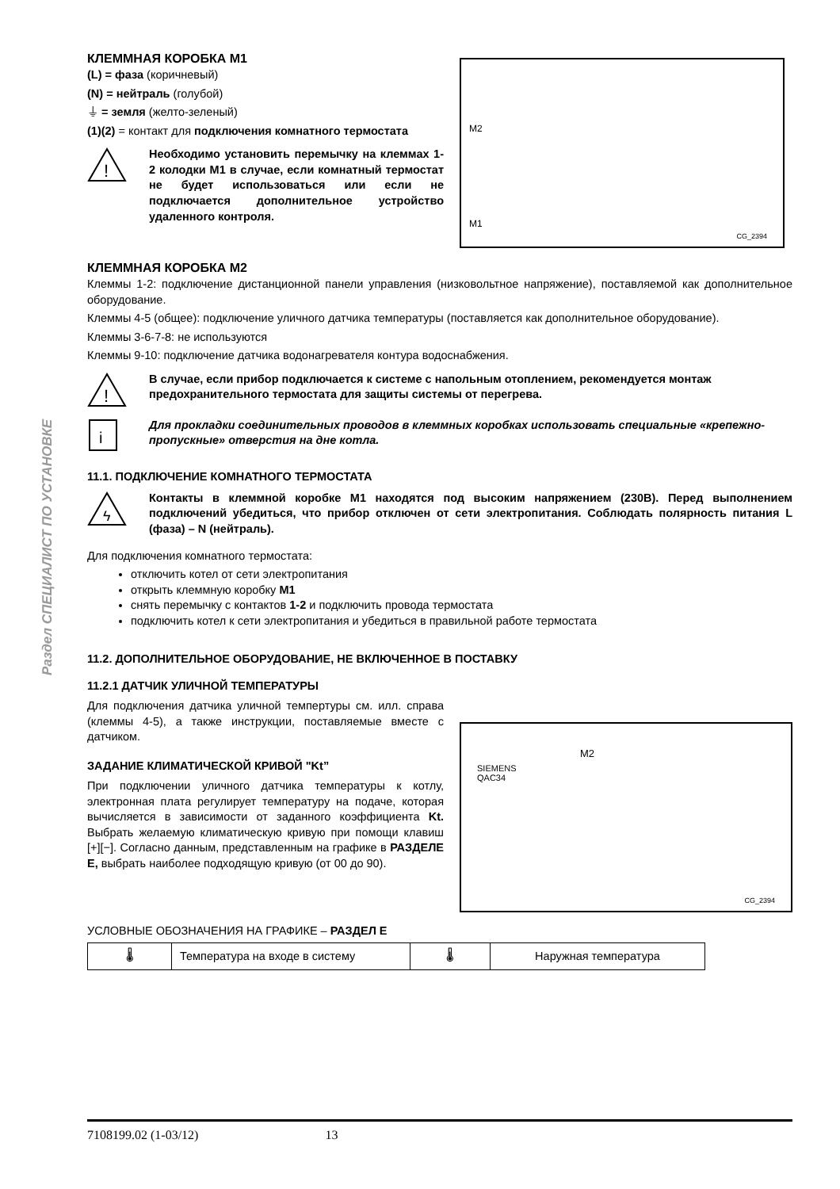Раздел СПЕЦИАЛИСТ ПО УСТАНОВКЕ
КЛЕММНАЯ КОРОБКА M1
(L) = фаза (коричневый)
(N) = нейтраль (голубой)
⏚ = земля (желто-зеленый)
(1)(2) = контакт для подключения комнатного термостата
!
Необходимо установить перемычку на клеммах 1-2 колодки M1 в случае, если комнатный термостат не будет использоваться или если не подключается дополнительное устройство удаленного контроля.
M2
M1
CG_2394
КЛЕММНАЯ КОРОБКА M2
Клеммы 1-2: подключение дистанционной панели управления (низковольтное напряжение), поставляемой как дополнительное оборудование.
Клеммы 4-5 (общее): подключение уличного датчика температуры (поставляется как дополнительное оборудование).
Клеммы 3-6-7-8: не используются
Клеммы 9-10: подключение датчика водонагревателя контура водоснабжения.
!
В случае, если прибор подключается к системе с напольным отоплением, рекомендуется монтаж предохранительного термостата для защиты системы от перегрева.
i
Для прокладки соединительных проводов в клеммных коробках использовать специальные «крепежно-пропускные» отверстия на дне котла.
11.1. ПОДКЛЮЧЕНИЕ КОМНАТНОГО ТЕРМОСТАТА
ϟ
Контакты в клеммной коробке M1 находятся под высоким напряжением (230В). Перед выполнением подключений убедиться, что прибор отключен от сети электропитания. Соблюдать полярность питания L (фаза) – N (нейтраль).
Для подключения комнатного термостата:
отключить котел от сети электропитания
открыть клеммную коробку M1
снять перемычку с контактов 1-2 и подключить провода термостата
подключить котел к сети электропитания и убедиться в правильной работе термостата
11.2. ДОПОЛНИТЕЛЬНОЕ ОБОРУДОВАНИЕ, НЕ ВКЛЮЧЕННОЕ В ПОСТАВКУ
11.2.1 ДАТЧИК УЛИЧНОЙ ТЕМПЕРАТУРЫ
Для подключения датчика уличной темпертуры см. илл. справа (клеммы 4-5), а также инструкции, поставляемые вместе с датчиком.
ЗАДАНИЕ КЛИМАТИЧЕСКОЙ КРИВОЙ "Kt”
При подключении уличного датчика температуры к котлу, электронная плата регулирует температуру на подаче, которая вычисляется в зависимости от заданного коэффициента Kt. Выбрать желаемую климатическую кривую при помощи клавиш [+][−]. Согласно данным, представленным на графике в РАЗДЕЛЕ E, выбрать наиболее подходящую кривую (от 00 до 90).
M2
SIEMENS
QAC34
CG_2394
УСЛОВНЫЕ ОБОЗНАЧЕНИЯ НА ГРАФИКЕ – РАЗДЕЛ E
| 🌡 | Температура на входе в систему | 🌡 | Наружная температура |
7108199.02 (1-03/12) 13